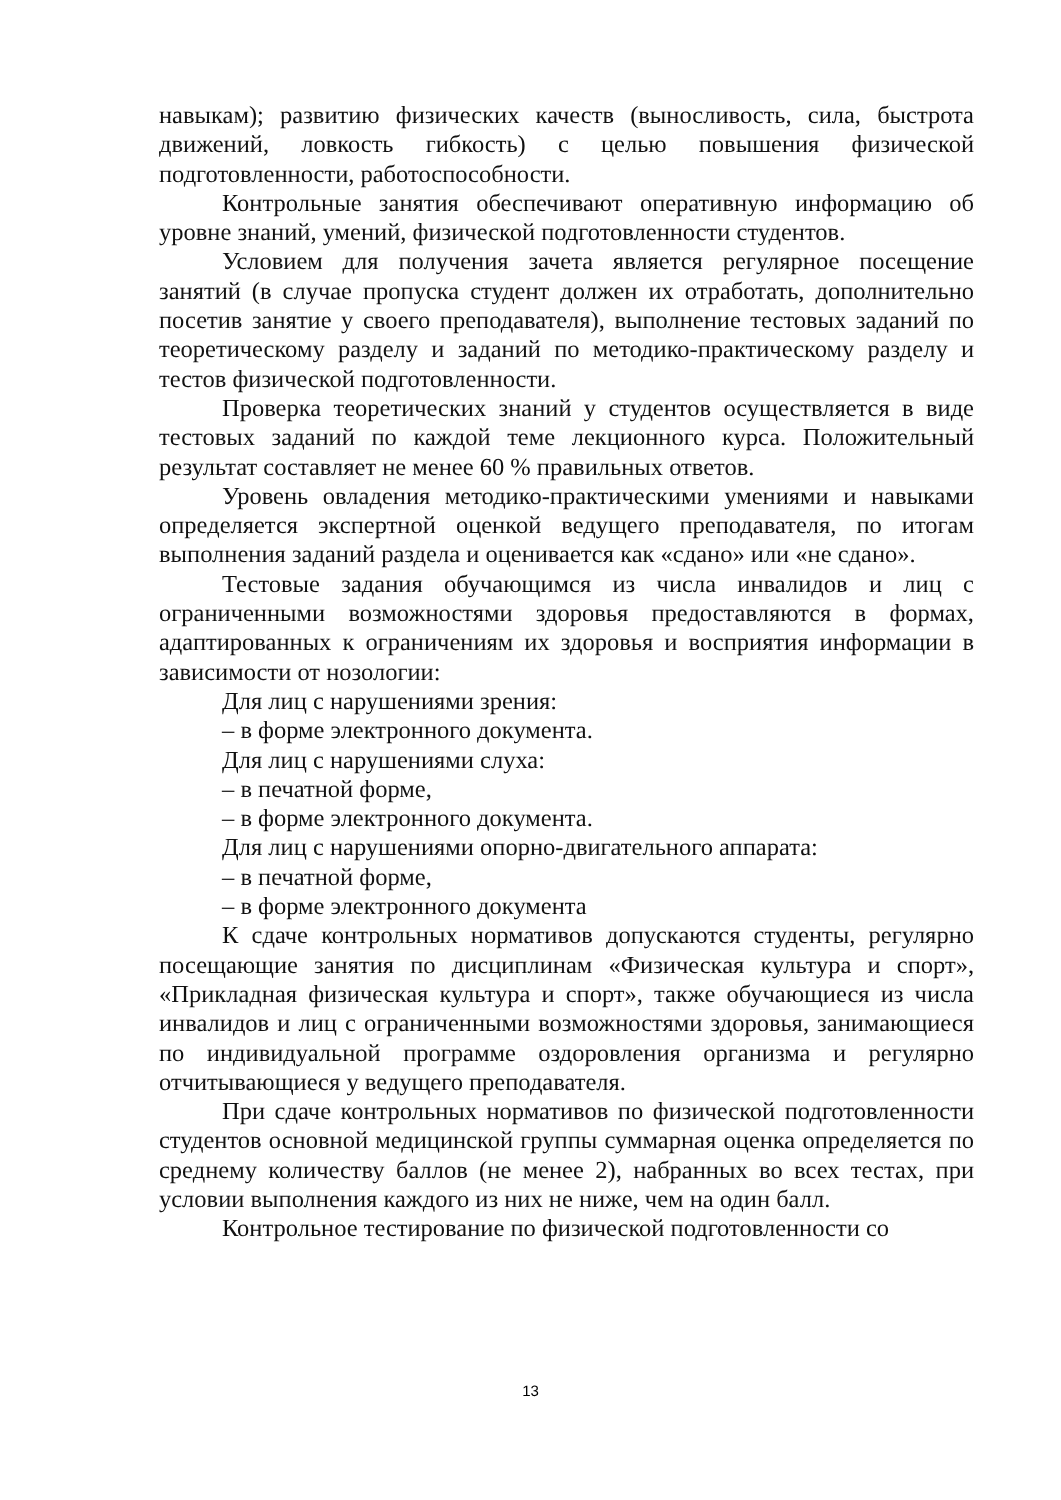навыкам); развитию физических качеств (выносливость, сила, быстрота движений, ловкость гибкость) с целью повышения физической подготовленности, работоспособности.
Контрольные занятия обеспечивают оперативную информацию об уровне знаний, умений, физической подготовленности студентов.
Условием для получения зачета является регулярное посещение занятий (в случае пропуска студент должен их отработать, дополнительно посетив занятие у своего преподавателя), выполнение тестовых заданий по теоретическому разделу и заданий по методико-практическому разделу и тестов физической подготовленности.
Проверка теоретических знаний у студентов осуществляется в виде тестовых заданий по каждой теме лекционного курса. Положительный результат составляет не менее 60 % правильных ответов.
Уровень овладения методико-практическими умениями и навыками определяется экспертной оценкой ведущего преподавателя, по итогам выполнения заданий раздела и оценивается как «сдано» или «не сдано».
Тестовые задания обучающимся из числа инвалидов и лиц с ограниченными возможностями здоровья предоставляются в формах, адаптированных к ограничениям их здоровья и восприятия информации в зависимости от нозологии:
Для лиц с нарушениями зрения:
– в форме электронного документа.
Для лиц с нарушениями слуха:
– в печатной форме,
– в форме электронного документа.
Для лиц с нарушениями опорно-двигательного аппарата:
– в печатной форме,
– в форме электронного документа
К сдаче контрольных нормативов допускаются студенты, регулярно посещающие занятия по дисциплинам «Физическая культура и спорт», «Прикладная физическая культура и спорт», также обучающиеся из числа инвалидов и лиц с ограниченными возможностями здоровья, занимающиеся по индивидуальной программе оздоровления организма и регулярно отчитывающиеся у ведущего преподавателя.
При сдаче контрольных нормативов по физической подготовленности студентов основной медицинской группы суммарная оценка определяется по среднему количеству баллов (не менее 2), набранных во всех тестах, при условии выполнения каждого из них не ниже, чем на один балл.
Контрольное тестирование по физической подготовленности со
13